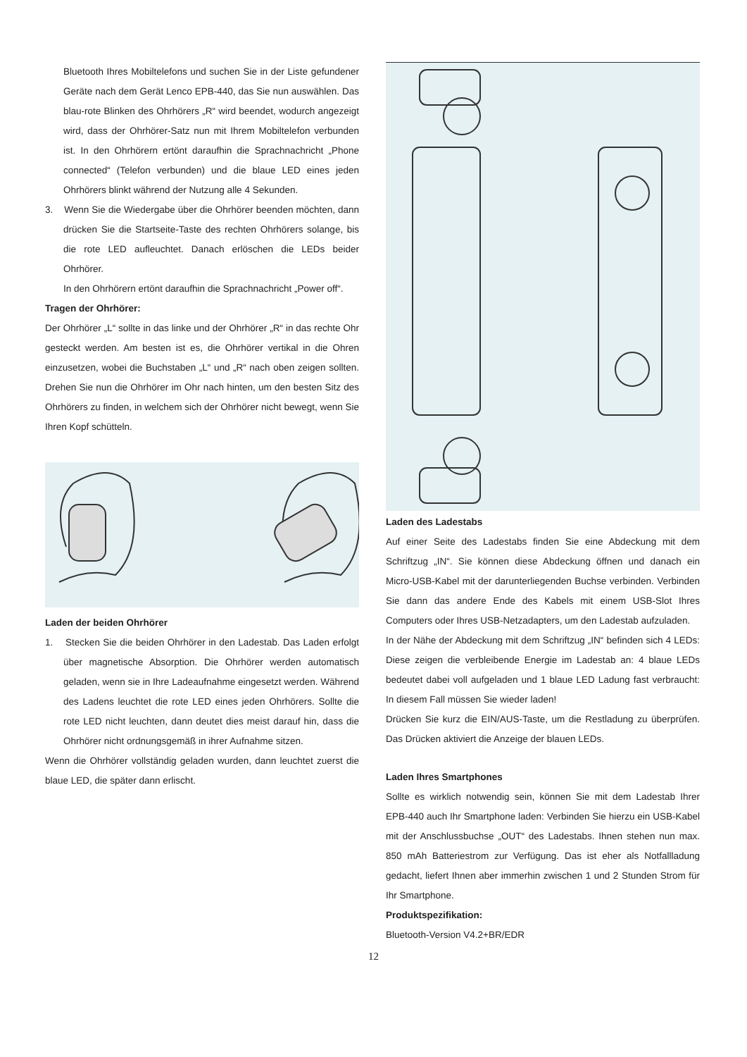Bluetooth Ihres Mobiltelefons und suchen Sie in der Liste gefundener Geräte nach dem Gerät Lenco EPB-440, das Sie nun auswählen. Das blau-rote Blinken des Ohrhörers „R“ wird beendet, wodurch angezeigt wird, dass der Ohrhörer-Satz nun mit Ihrem Mobiltelefon verbunden ist. In den Ohrhörern ertönt daraufhin die Sprachnachricht „Phone connected“ (Telefon verbunden) und die blaue LED eines jeden Ohrhörers blinkt während der Nutzung alle 4 Sekunden.
3. Wenn Sie die Wiedergabe über die Ohrhörer beenden möchten, dann drücken Sie die Startseite-Taste des rechten Ohrhörers solange, bis die rote LED aufleuchtet. Danach erlöschen die LEDs beider Ohrhörer.
In den Ohrhörern ertönt daraufhin die Sprachnachricht „Power off“.
Tragen der Ohrhörer:
Der Ohrhörer „L“ sollte in das linke und der Ohrhörer „R“ in das rechte Ohr gesteckt werden. Am besten ist es, die Ohrhörer vertikal in die Ohren einzusetzen, wobei die Buchstaben „L“ und „R“ nach oben zeigen sollten. Drehen Sie nun die Ohrhörer im Ohr nach hinten, um den besten Sitz des Ohrhörers zu finden, in welchem sich der Ohrhörer nicht bewegt, wenn Sie Ihren Kopf schütteln.
Laden der beiden Ohrhörer
1. Stecken Sie die beiden Ohrhörer in den Ladestab. Das Laden erfolgt über magnetische Absorption. Die Ohrhörer werden automatisch geladen, wenn sie in Ihre Ladeaufnahme eingesetzt werden. Während des Ladens leuchtet die rote LED eines jeden Ohrhörers. Sollte die rote LED nicht leuchten, dann deutet dies meist darauf hin, dass die Ohrhörer nicht ordnungsgemäß in ihrer Aufnahme sitzen.
Wenn die Ohrhörer vollständig geladen wurden, dann leuchtet zuerst die blaue LED, die später dann erlischt.
Laden des Ladestabs
Auf einer Seite des Ladestabs finden Sie eine Abdeckung mit dem Schriftzug „IN“. Sie können diese Abdeckung öffnen und danach ein Micro-USB-Kabel mit der darunterliegenden Buchse verbinden. Verbinden Sie dann das andere Ende des Kabels mit einem USB-Slot Ihres Computers oder Ihres USB-Netzadapters, um den Ladestab aufzuladen.
In der Nähe der Abdeckung mit dem Schriftzug „IN“ befinden sich 4 LEDs: Diese zeigen die verbleibende Energie im Ladestab an: 4 blaue LEDs bedeutet dabei voll aufgeladen und 1 blaue LED Ladung fast verbraucht: In diesem Fall müssen Sie wieder laden!
Drücken Sie kurz die EIN/AUS-Taste, um die Restladung zu überprüfen. Das Drücken aktiviert die Anzeige der blauen LEDs.
Laden Ihres Smartphones
Sollte es wirklich notwendig sein, können Sie mit dem Ladestab Ihrer EPB-440 auch Ihr Smartphone laden: Verbinden Sie hierzu ein USB-Kabel mit der Anschlussbuchse „OUT“ des Ladestabs. Ihnen stehen nun max. 850 mAh Batteriestrom zur Verfügung. Das ist eher als Notfallladung gedacht, liefert Ihnen aber immerhin zwischen 1 und 2 Stunden Strom für Ihr Smartphone.
Produktspezifikation:
Bluetooth-Version V4.2+BR/EDR
12